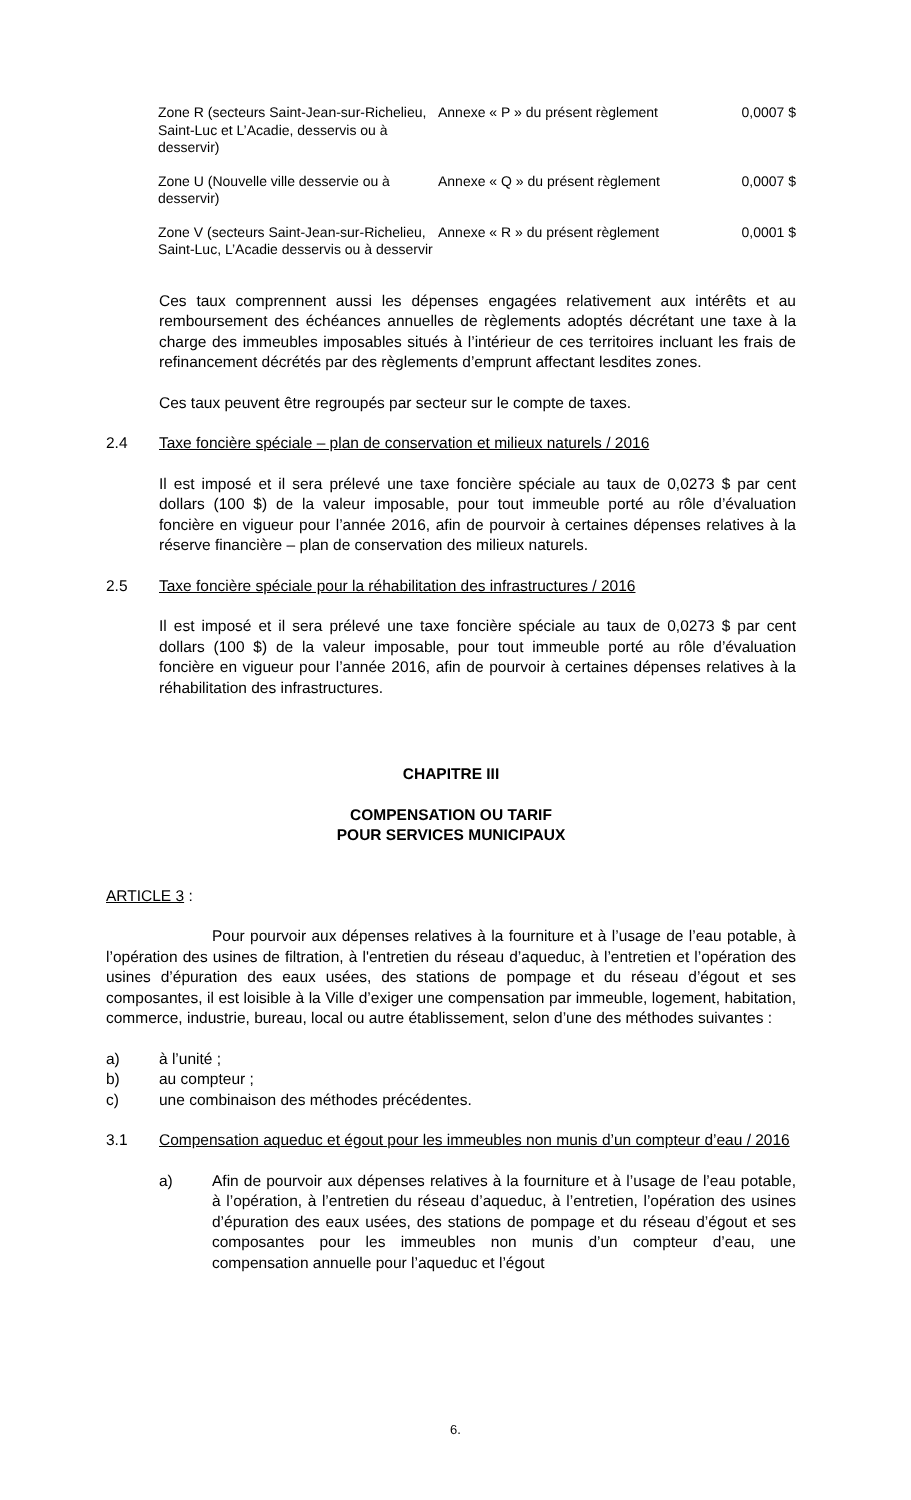| Zone R (secteurs Saint-Jean-sur-Richelieu, Saint-Luc et L’Acadie, desservis ou à desservir) | Annexe « P » du présent règlement | 0,0007 $ |
| Zone U (Nouvelle ville desservie ou à desservir) | Annexe « Q » du présent règlement | 0,0007 $ |
| Zone V (secteurs Saint-Jean-sur-Richelieu, Saint-Luc, L’Acadie desservis ou à desservir | Annexe « R » du présent règlement | 0,0001 $ |
Ces taux comprennent aussi les dépenses engagées relativement aux intérêts et au remboursement des échéances annuelles de règlements adoptés décrétant une taxe à la charge des immeubles imposables situés à l’intérieur de ces territoires incluant les frais de refinancement décrétés par des règlements d’emprunt affectant lesdites zones.
Ces taux peuvent être regroupés par secteur sur le compte de taxes.
2.4 Taxe foncière spéciale – plan de conservation et milieux naturels / 2016
Il est imposé et il sera prélevé une taxe foncière spéciale au taux de 0,0273 $ par cent dollars (100 $) de la valeur imposable, pour tout immeuble porté au rôle d’évaluation foncière en vigueur pour l’année 2016, afin de pourvoir à certaines dépenses relatives à la réserve financière – plan de conservation des milieux naturels.
2.5 Taxe foncière spéciale pour la réhabilitation des infrastructures / 2016
Il est imposé et il sera prélevé une taxe foncière spéciale au taux de 0,0273 $ par cent dollars (100 $) de la valeur imposable, pour tout immeuble porté au rôle d’évaluation foncière en vigueur pour l’année 2016, afin de pourvoir à certaines dépenses relatives à la réhabilitation des infrastructures.
CHAPITRE III
COMPENSATION OU TARIF
POUR SERVICES MUNICIPAUX
ARTICLE 3 :
Pour pourvoir aux dépenses relatives à la fourniture et à l’usage de l’eau potable, à l’opération des usines de filtration, à l'entretien du réseau d’aqueduc, à l’entretien et l’opération des usines d’épuration des eaux usées, des stations de pompage et du réseau d’égout et ses composantes, il est loisible à la Ville d’exiger une compensation par immeuble, logement, habitation, commerce, industrie, bureau, local ou autre établissement, selon d’une des méthodes suivantes :
a) à l’unité ;
b) au compteur ;
c) une combinaison des méthodes précédentes.
3.1 Compensation aqueduc et égout pour les immeubles non munis d’un compteur d’eau / 2016
a) Afin de pourvoir aux dépenses relatives à la fourniture et à l’usage de l’eau potable, à l’opération, à l’entretien du réseau d’aqueduc, à l’entretien, l’opération des usines d’épuration des eaux usées, des stations de pompage et du réseau d’égout et ses composantes pour les immeubles non munis d’un compteur d’eau, une compensation annuelle pour l’aqueduc et l’égout
6.